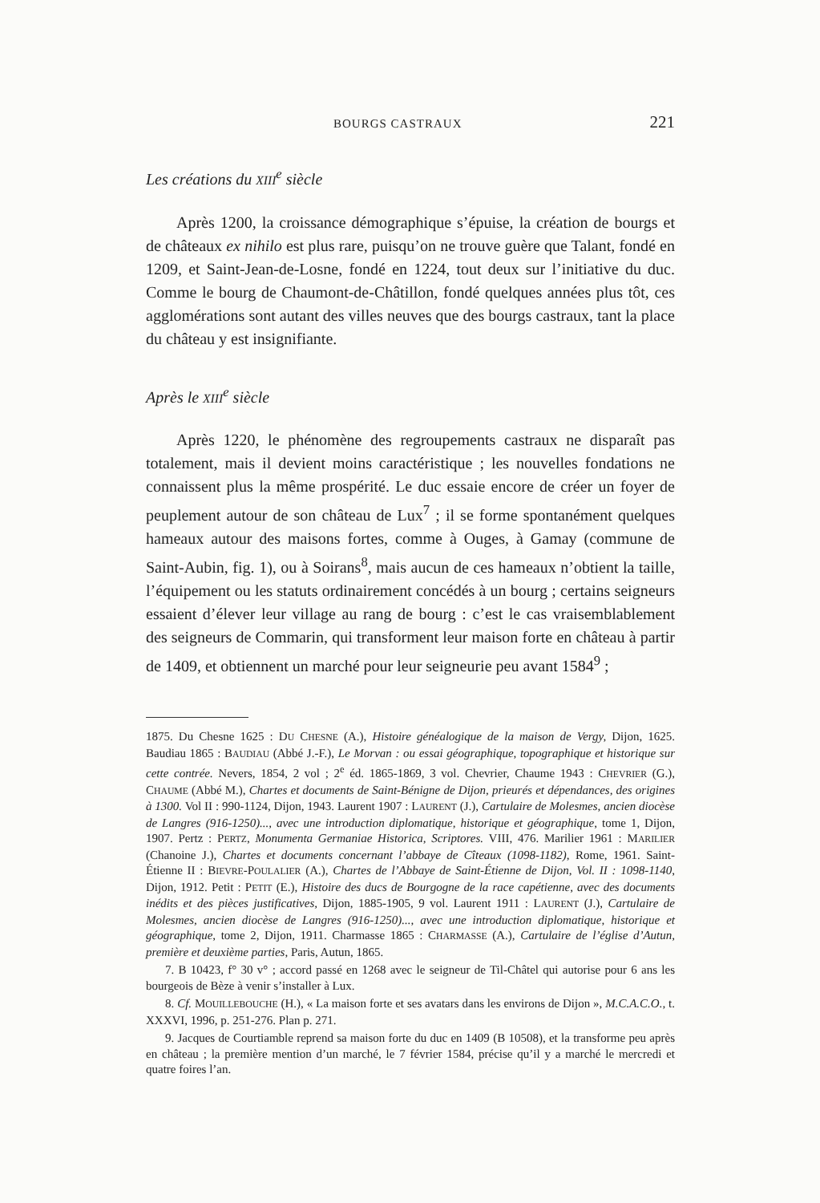BOURGS CASTRAUX 221
Les créations du XIII<sup>e</sup> siècle
Après 1200, la croissance démographique s’épuise, la création de bourgs et de châteaux ex nihilo est plus rare, puisqu’on ne trouve guère que Talant, fondé en 1209, et Saint-Jean-de-Losne, fondé en 1224, tout deux sur l’initiative du duc. Comme le bourg de Chaumont-de-Châtillon, fondé quelques années plus tôt, ces agglomérations sont autant des villes neuves que des bourgs castraux, tant la place du château y est insignifiante.
Après le XIII<sup>e</sup> siècle
Après 1220, le phénomène des regroupements castraux ne disparaît pas totalement, mais il devient moins caractéristique ; les nouvelles fondations ne connaissent plus la même prospérité. Le duc essaie encore de créer un foyer de peuplement autour de son château de Lux<sup>7</sup> ; il se forme spontanément quelques hameaux autour des maisons fortes, comme à Ouges, à Gamay (commune de Saint-Aubin, fig. 1), ou à Soirans<sup>8</sup>, mais aucun de ces hameaux n’obtient la taille, l’équipement ou les statuts ordinairement concédés à un bourg ; certains seigneurs essaient d’élever leur village au rang de bourg : c’est le cas vraisemblablement des seigneurs de Commarin, qui transforment leur maison forte en château à partir de 1409, et obtiennent un marché pour leur seigneurie peu avant 1584<sup>9</sup> ;
1875. Du Chesne 1625 : DU CHESNE (A.), Histoire généalogique de la maison de Vergy, Dijon, 1625. Baudiau 1865 : BAUDIAU (Abbé J.-F.), Le Morvan : ou essai géographique, topographique et historique sur cette contrée. Nevers, 1854, 2 vol ; 2<sup>e</sup> éd. 1865-1869, 3 vol. Chevrier, Chaume 1943 : CHEVRIER (G.), CHAUME (Abbé M.), Chartes et documents de Saint-Bénigne de Dijon, prieurés et dépendances, des origines à 1300. Vol II : 990-1124, Dijon, 1943. Laurent 1907 : LAURENT (J.), Cartulaire de Molesmes, ancien diocèse de Langres (916-1250)..., avec une introduction diplomatique, historique et géographique, tome 1, Dijon, 1907. Pertz : PERTZ, Monumenta Germaniae Historica, Scriptores. VIII, 476. Marilier 1961 : MARILIER (Chanoine J.), Chartes et documents concernant l’abbaye de Cîteaux (1098-1182), Rome, 1961. Saint-Étienne II : BIEVRE-POULALIER (A.), Chartes de l’Abbaye de Saint-Étienne de Dijon, Vol. II : 1098-1140, Dijon, 1912. Petit : PETIT (E.), Histoire des ducs de Bourgogne de la race capétienne, avec des documents inédits et des pièces justificatives, Dijon, 1885-1905, 9 vol. Laurent 1911 : LAURENT (J.), Cartulaire de Molesmes, ancien diocèse de Langres (916-1250)..., avec une introduction diplomatique, historique et géographique, tome 2, Dijon, 1911. Charmasse 1865 : CHARMASSE (A.), Cartulaire de l’église d’Autun, première et deuxième parties, Paris, Autun, 1865.
7. B 10423, f° 30 v° ; accord passé en 1268 avec le seigneur de Til-Châtel qui autorise pour 6 ans les bourgeois de Bèze à venir s’installer à Lux.
8. Cf. MOUILLEBOUCHE (H.), « La maison forte et ses avatars dans les environs de Dijon », M.C.A.C.O., t. XXXVI, 1996, p. 251-276. Plan p. 271.
9. Jacques de Courtiamble reprend sa maison forte du duc en 1409 (B 10508), et la transforme peu après en château ; la première mention d’un marché, le 7 février 1584, précise qu’il y a marché le mercredi et quatre foires l’an.